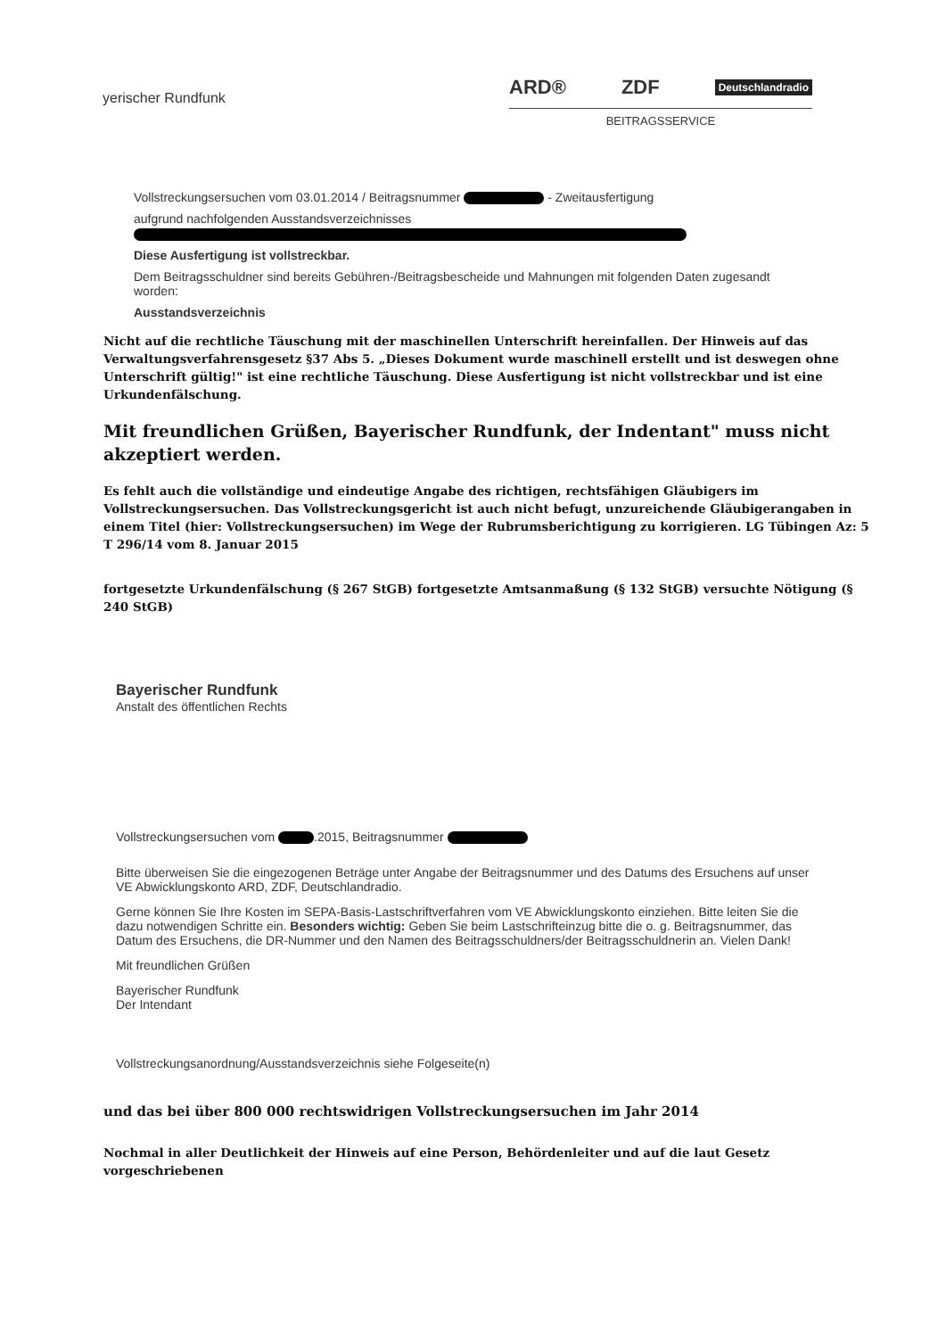yerischer Rundfunk
ARD® ZDF Deutschlandradio
BEITRAGSSERVICE
Vollstreckungsersuchen vom 03.01.2014 / Beitragsnummer - Zweitausfertigung
aufgrund nachfolgenden Ausstandsverzeichnisses
Diese Ausfertigung ist vollstreckbar.
Dem Beitragsschuldner sind bereits Gebühren-/Beitragsbescheide und Mahnungen mit folgenden Daten zugesandt worden:
Ausstandsverzeichnis
Nicht auf die rechtliche Täuschung mit der maschinellen Unterschrift hereinfallen. Der Hinweis auf das Verwaltungsverfahrensgesetz §37 Abs 5. „Dieses Dokument wurde maschinell erstellt und ist deswegen ohne Unterschrift gültig!" ist eine rechtliche Täuschung. Diese Ausfertigung ist nicht vollstreckbar und ist eine Urkundenfälschung.
Mit freundlichen Grüßen, Bayerischer Rundfunk, der Indentant" muss nicht akzeptiert werden.
Es fehlt auch die vollständige und eindeutige Angabe des richtigen, rechtsfähigen Gläubigers im Vollstreckungsersuchen. Das Vollstreckungsgericht ist auch nicht befugt, unzureichende Gläubigerangaben in einem Titel (hier: Vollstreckungsersuchen) im Wege der Rubrumsberichtigung zu korrigieren. LG Tübingen Az: 5 T 296/14 vom 8. Januar 2015
fortgesetzte Urkundenfälschung (§ 267 StGB) fortgesetzte Amtsanmaßung (§ 132 StGB) versuchte Nötigung (§ 240 StGB)
Bayerischer Rundfunk
Anstalt des öffentlichen Rechts
Vollstreckungsersuchen vom .2015, Beitragsnummer
Bitte überweisen Sie die eingezogenen Beträge unter Angabe der Beitragsnummer und des Datums des Ersuchens auf unser VE Abwicklungskonto ARD, ZDF, Deutschlandradio.
Gerne können Sie Ihre Kosten im SEPA-Basis-Lastschriftverfahren vom VE Abwicklungskonto einziehen. Bitte leiten Sie die dazu notwendigen Schritte ein. Besonders wichtig: Geben Sie beim Lastschrifteinzug bitte die o. g. Beitragsnummer, das Datum des Ersuchens, die DR-Nummer und den Namen des Beitragsschuldners/der Beitragsschuldnerin an. Vielen Dank!
Mit freundlichen Grüßen
Bayerischer Rundfunk
Der Intendant
Vollstreckungsanordnung/Ausstandsverzeichnis siehe Folgeseite(n)
und das bei über 800 000 rechtswidrigen Vollstreckungsersuchen im Jahr 2014
Nochmal in aller Deutlichkeit der Hinweis auf eine Person, Behördenleiter und auf die laut Gesetz vorgeschriebenen